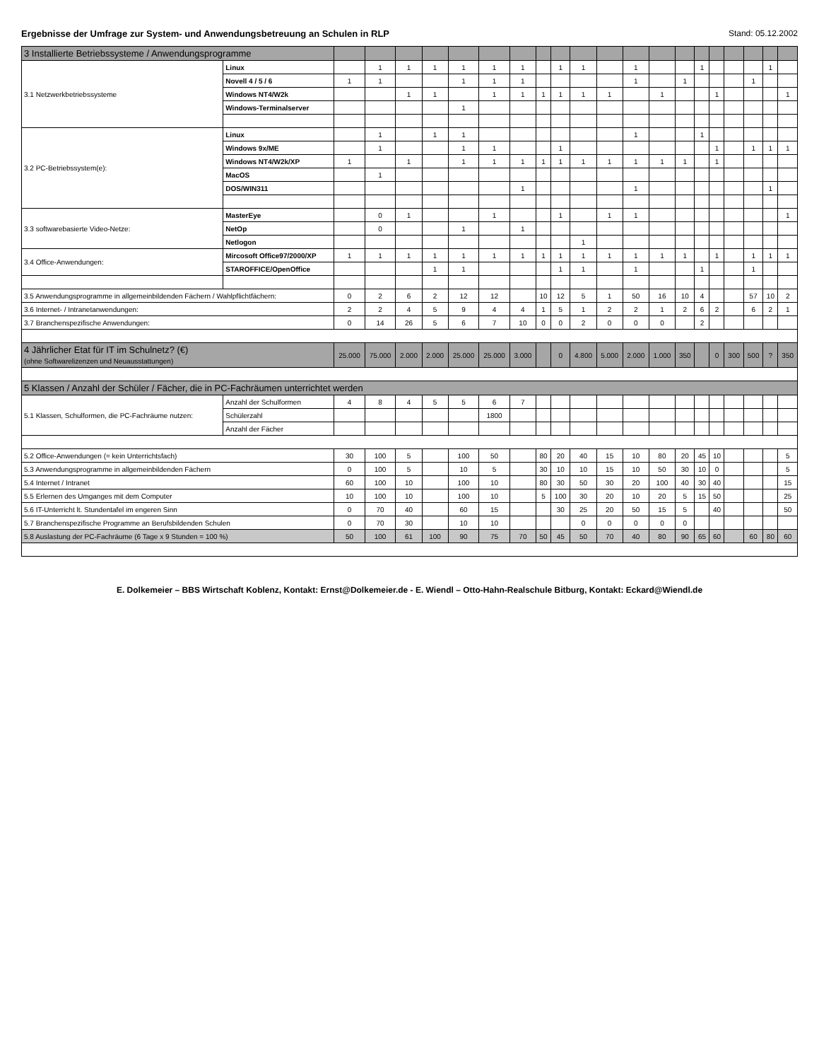Ergebnisse der Umfrage zur System- und Anwendungsbetreuung an Schulen in RLP Stand: 05.12.2002
| 3 Installierte Betriebssysteme / Anwendungsprogramme | | | | | | | | | | | | | | | | | | | | | |
| 3.1 Netzwerkbetriebssysteme | Linux | | 1 | 1 | 1 | 1 | 1 | 1 | | 1 | 1 | | 1 | | | 1 | | | | 1 | |
| | Novell 4 / 5 / 6 | 1 | 1 | | | 1 | 1 | 1 | | | | | 1 | | 1 | | | | 1 | | |
| | Windows NT4/W2k | | | 1 | 1 | | 1 | 1 | 1 | 1 | 1 | 1 | | 1 | | | 1 | | | | 1 |
| | Windows-Terminalserver | | | | | 1 | | | | | | | | | | | | | | | |
| 3.2 PC-Betriebssystem(e): | Linux | | 1 | | 1 | 1 | | | | | | | 1 | | | 1 | | | | | |
| | Windows 9x/ME | | 1 | | | 1 | 1 | | | 1 | | | | | | | 1 | | 1 | 1 | 1 |
| | Windows NT4/W2k/XP | 1 | | 1 | | 1 | 1 | 1 | 1 | 1 | 1 | 1 | 1 | 1 | 1 | | 1 | | | | |
| | MacOS | | 1 | | | | | | | | | | | | | | | | | | |
| | DOS/WIN311 | | | | | | | 1 | | | | | 1 | | | | | | | 1 | |
| 3.3 softwarebasierte Video-Netze: | MasterEye | | 0 | 1 | | | 1 | | | 1 | | 1 | 1 | | | | | | | | 1 |
| | NetOp | | 0 | | | 1 | | 1 | | | | | | | | | | | | | |
| | Netlogon | | | | | | | | | | 1 | | | | | | | | | | |
| 3.4 Office-Anwendungen: | Mircosoft Office97/2000/XP | 1 | 1 | 1 | 1 | 1 | 1 | 1 | 1 | 1 | 1 | 1 | 1 | 1 | 1 | | 1 | | 1 | 1 | 1 |
| | STAROFFICE/OpenOffice | | | | 1 | 1 | | | | 1 | 1 | | 1 | | | 1 | | | 1 | | |
| 3.5 Anwendungsprogramme in allgemeinbildenden Fächern / Wahlpflichtfächern: | | 0 | 2 | 6 | 2 | 12 | 12 | | 10 | 12 | 5 | 1 | 50 | 16 | 10 | 4 | | | 57 | 10 | 2 |
| 3.6 Internet- / Intranetanwendungen: | | 2 | 2 | 4 | 5 | 9 | 4 | 4 | 1 | 5 | 1 | 2 | 2 | 1 | 2 | 6 | 2 | | 6 | 2 | 1 |
| 3.7 Branchenspezifische Anwendungen: | | 0 | 14 | 26 | 5 | 6 | 7 | 10 | 0 | 0 | 2 | 0 | 0 | 0 | | 2 | | | | | |
| 4 Jährlicher Etat für IT im Schulnetz? (€) (ohne Softwarelizenzen und Neuausstattungen) | | 25.000 | 75.000 | 2.000 | 2.000 | 25.000 | 25.000 | 3.000 | | 0 | 4.800 | 5.000 | 2.000 | 1.000 | 350 | | 0 | 300 | 500 | ? | 350 |
| 5 Klassen / Anzahl der Schüler / Fächer, die in PC-Fachräumen unterrichtet werden | | | | | | | | | | | | | | | | | | | | | |
| 5.1 Klassen, Schulformen, die PC-Fachräume nutzen: | Anzahl der Schulformen | 4 | 8 | 4 | 5 | 5 | 6 | 7 | | | | | | | | | | | | | |
| | Schülerzahl | | | | | | 1800 | | | | | | | | | | | | | | |
| | Anzahl der Fächer | | | | | | | | | | | | | | | | | | | | |
| 5.2 Office-Anwendungen (= kein Unterrichtsfach) | | 30 | 100 | 5 | | 100 | 50 | | 80 | 20 | 40 | 15 | 10 | 80 | 20 | 45 | 10 | | | | 5 |
| 5.3 Anwendungsprogramme in allgemeinbildenden Fächern | | 0 | 100 | 5 | | 10 | 5 | | 30 | 10 | 10 | 15 | 10 | 50 | 30 | 10 | 0 | | | | 5 |
| 5.4 Internet / Intranet | | 60 | 100 | 10 | | 100 | 10 | | 80 | 30 | 50 | 30 | 20 | 100 | 40 | 30 | 40 | | | | 15 |
| 5.5 Erlernen des Umganges mit dem Computer | | 10 | 100 | 10 | | 100 | 10 | | 5 | 100 | 30 | 20 | 10 | 20 | 5 | 15 | 50 | | | | 25 |
| 5.6 IT-Unterricht lt. Stundentafel im engeren Sinn | | 0 | 70 | 40 | | 60 | 15 | | | 30 | 25 | 20 | 50 | 15 | 5 | | 40 | | | | 50 |
| 5.7 Branchenspezifische Programme an Berufsbildenden Schulen | | 0 | 70 | 30 | | 10 | 10 | | | | 0 | 0 | 0 | 0 | 0 | | | | | | |
| 5.8 Auslastung der PC-Fachräume (6 Tage x 9 Stunden = 100 %) | | 50 | 100 | 61 | 100 | 90 | 75 | 70 | 50 | 45 | 50 | 70 | 40 | 80 | 90 | 65 | 60 | | 60 | 80 | 60 |
E. Dolkemeier – BBS Wirtschaft Koblenz, Kontakt: Ernst@Dolkemeier.de - E. Wiendl – Otto-Hahn-Realschule Bitburg, Kontakt: Eckard@Wiendl.de